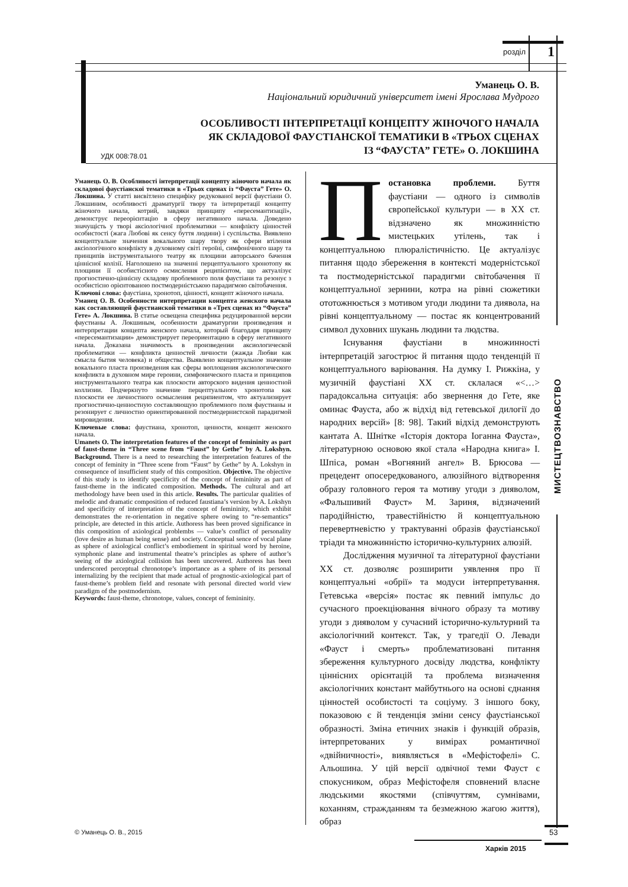розділ 1
Уманець О. В.
Національний юридичний університет імені Ярослава Мудрого
ОСОБЛИВОСТІ ІНТЕРПРЕТАЦІЇ КОНЦЕПТУ ЖІНОЧОГО НАЧАЛА
ЯК СКЛАДОВОЇ ФАУСТІАНСКОЇ ТЕМАТИКИ В «ТРЬОХ СЦЕНАХ
ІЗ “ФАУСТА” ГЕТЕ» О. ЛОКШИНА
УДК 008:78.01
Уманець О. В. Особливості інтерпретації концепту жіночого начала як складової фаустіанскої тематики в «Трьох сценах із “Фауста” Гете» О. Локшина. У статті висвітлено специфіку редукованої версії фаустіани О. Локшиним, особливості драматургії твору та інтерпретації концепту жіночого начала, котрий, завдяки принципу «пересемантизації», демонструє переорієнтацію в сферу негативного начала. Доведено значущість у творі аксіологічної проблематики — конфлікту цінностей особистості (жага Любові як сенсу буття людини) і суспільства. Виявлено концептуальне значення вокального шару твору як сфери втілення аксіологічного конфлікту в духовному світі героїні, симфонічного шару та принципів інструментального театру як площини авторського бачення ціннісної колізії. Наголошено на значенні перцептуального хронотопу як площини її особистісного осмислення реципієнтом, що актуалізує прогностично-ціннісну складову проблемного поля фаустіани та резонує з особистісно орієнтованою постмодерністською парадигмою світобачення.
Ключові слова: фаустіана, хронотоп, цінності, концепт жіночого начала.
Уманец О. В. Особенности интерпретации концепта женского начала как составляющей фаустианской тематики в «Трех сценах из “Фауста” Гете» А. Локшина. В статье освещена специфика редуцированной версии фаустианы А. Локшиным, особенности драматургии произведения и интерпретации концепта женского начала, который благодаря принципу «пересемантизации» демонстрирует переориентацию в сферу негативного начала. Доказана значимость в произведении аксиологической проблематики — конфликта ценностей личности (жажда Любви как смысла бытия человека) и общества. Выявлено концептуальное значение вокального пласта произведения как сферы воплощения аксиологического конфликта в духовном мире героини, симфонического пласта и принципов инструментального театра как плоскости авторского видения ценностной коллизии. Подчеркнуто значение перцептуального хронотопа как плоскости ее личностного осмысления реципиентом, что актуализирует прогностично-ценностную составляющую проблемного поля фаустианы и резонирует с личностно ориентированной постмодернистской парадигмой мировидения.
Ключевые слова: фаустиана, хронотоп, ценности, концепт женского начала.
Umanets O. The interpretation features of the concept of femininity as part of faust-theme in “Three scene from “Faust” by Gethe” by A. Lokshyn. Background. There is a need to researching the interpretation features of the concept of feminity in “Three scene from “Faust” by Gethe” by A. Lokshyn in consequence of insufficient study of this composition. Objective. The objective of this study is to identify specificity of the concept of femininity as part of faust-theme in the indicated composition. Methods. The cultural and art methodology have been used in this article. Results. The particular qualities of melodic and dramatic composition of reduced faustiana’s version by A. Lokshyn and specificity of interpretation of the concept of femininity, which exhibit demonstrates the re-orientation in negative sphere owing to “re-semantics” principle, are detected in this article. Authoress has been proved significance in this composition of axiological problembs — value’s conflict of personality (love desire as human being sense) and society. Conceptual sence of vocal plane as sphere of axiological conflict’s embodiement in spiritual word by heroine, symphonic plane and instrumental theatre’s principles as sphere of author’s seeing of the axiological collision has been uncovered. Authoress has been underscored perceptual chronotope’s importance as a sphere of its personal internalizing by the recipient that made actual of prognostic-axiological part of faust-theme’s problem field and resonate with personal directed world view paradigm of the postmodernism.
Keywords: faust-theme, chronotope, values, concept of femininity.
Постановка проблеми. Буття фаустіани — одного із символів європейської культури — в ХХ ст. відзначено як множинністю мистецьких утілень, так і концептуальною плюралістичністю. Це актуалізує питання щодо збереження в контексті модерністської та постмодерністської парадигми світобачення її концептуальної зернини, котра на рівні сюжетики ототожнюється з мотивом угоди людини та диявола, на рівні концептуальному — постає як концентрований символ духовних шукань людини та людства.
Існування фаустіани в множинності інтерпретацій загострює й питання щодо тенденцій її концептуального варіювання. На думку І. Рижкіна, у музичній фаустіані ХХ ст. склалася «<…> парадоксальна ситуація: або звернення до Гете, яке оминає Фауста, або ж відхід від гетевської дилогії до народних версій» [8: 98]. Такий відхід демонструють кантата А. Шнітке «Історія доктора Іоганна Фауста», літературною основою якої стала «Народна книга» І. Шпіса, роман «Вогняний ангел» В. Брюсова — прецедент опосередкованого, алюзійного відтворення образу головного героя та мотиву угоди з дияволом, «Фальшивий Фауст» М. Зариня, відзначений пародійністю, травестійністю й концептуальною перевертневістю у трактуванні образів фаустіанської тріади та множинністю історично-культурних алюзій.
Дослідження музичної та літературної фаустіани ХХ ст. дозволяє розширити уявлення про її концептуальні «обрії» та модуси інтерпретування. Гетевська «версія» постає як певний імпульс до сучасного проекціювання вічного образу та мотиву угоди з дияволом у сучасний історично-культурний та аксіологічний контекст. Так, у трагедії О. Левади «Фауст і смерть» проблематизовані питання збереження культурного досвіду людства, конфлікту ціннісних орієнтацій та проблема визначення аксіологічних констант майбутнього на основі єднання цінностей особистості та соціуму. З іншого боку, показовою є й тенденція зміни сенсу фаустіанської образності. Зміна етичних знаків і функцій образів, інтерпретованих у вимірах романтичної «двійничності», виявляється в «Мефістофелі» С. Альошина. У цій версії одвічної теми Фауст є спокусником, образ Мефістофеля сповнений власне людськими якостями (співчуттям, сумнівами, коханням, стражданням та безмежною жагою життя), образ
МИСТЕЦТВОЗНАВСТВО
© Уманець О. В., 2015
Харків 2015
53